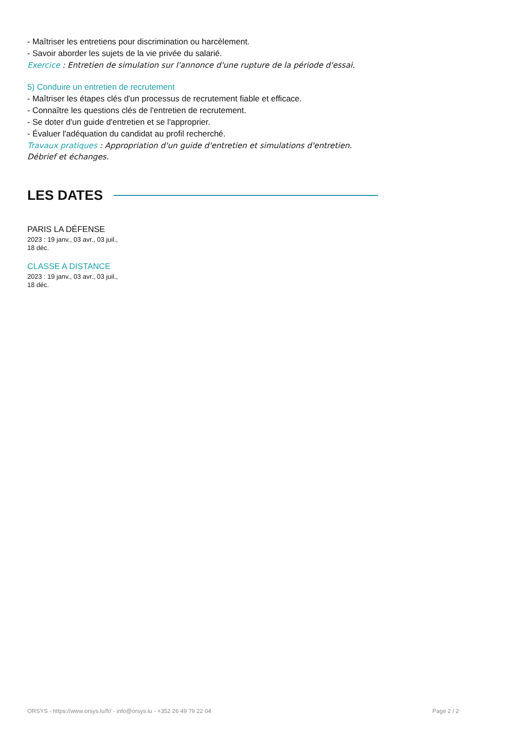- Maîtriser les entretiens pour discrimination ou harcèlement.
- Savoir aborder les sujets de la vie privée du salarié.
Exercice : Entretien de simulation sur l'annonce d'une rupture de la période d'essai.
5) Conduire un entretien de recrutement
- Maîtriser les étapes clés d'un processus de recrutement fiable et efficace.
- Connaître les questions clés de l'entretien de recrutement.
- Se doter d'un guide d'entretien et se l'approprier.
- Évaluer l'adéquation du candidat au profil recherché.
Travaux pratiques : Appropriation d'un guide d'entretien et simulations d'entretien. Débrief et échanges.
LES DATES
PARIS LA DÉFENSE
2023 : 19 janv., 03 avr., 03 juil.,
18 déc.
CLASSE A DISTANCE
2023 : 19 janv., 03 avr., 03 juil.,
18 déc.
ORSYS - https://www.orsys.lu/fr/ - info@orsys.lu - +352 26 49 79 22 04 Page 2 / 2